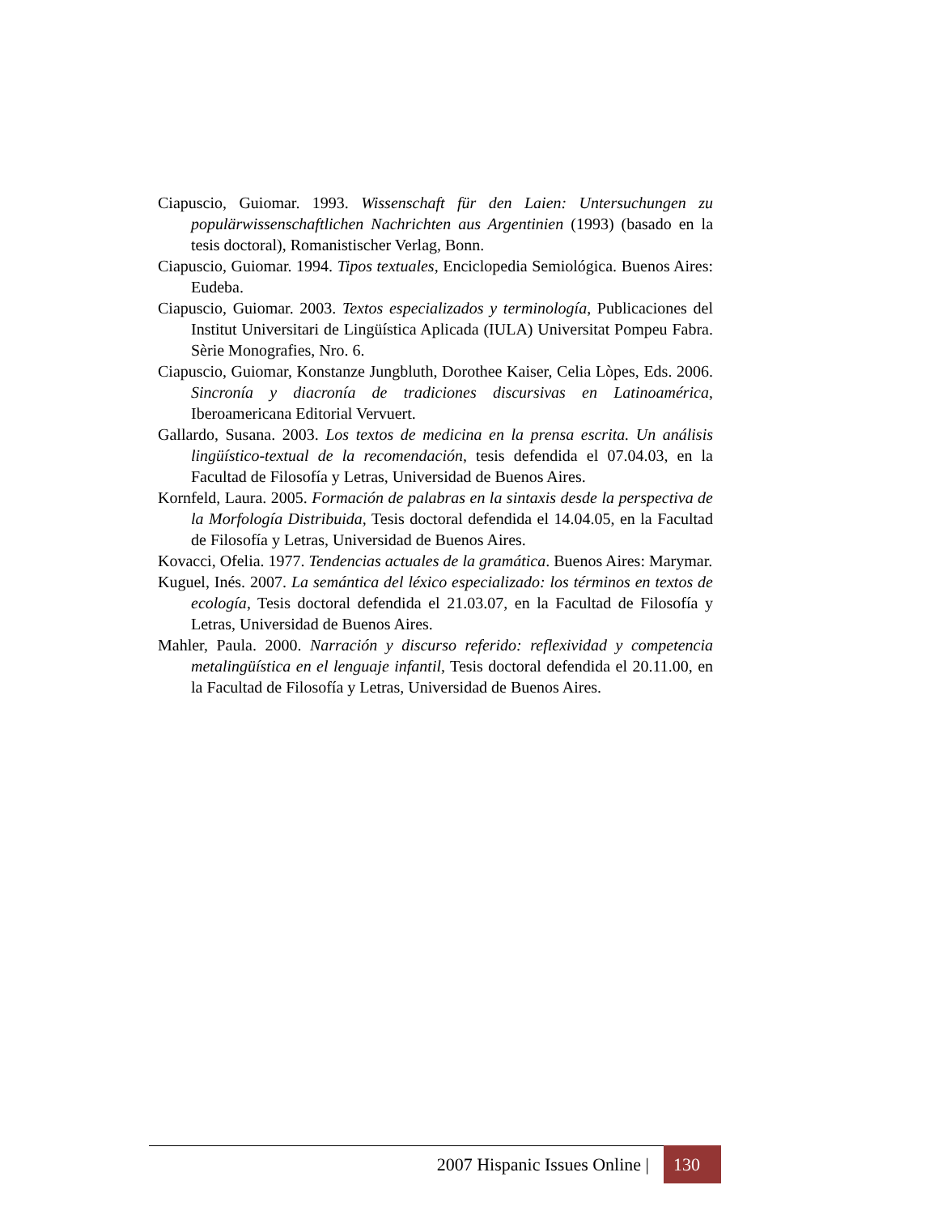Ciapuscio, Guiomar. 1993. Wissenschaft für den Laien: Untersuchungen zu populärwissenschaftlichen Nachrichten aus Argentinien (1993) (basado en la tesis doctoral), Romanistischer Verlag, Bonn.
Ciapuscio, Guiomar. 1994. Tipos textuales, Enciclopedia Semiológica. Buenos Aires: Eudeba.
Ciapuscio, Guiomar. 2003. Textos especializados y terminología, Publicaciones del Institut Universitari de Lingüística Aplicada (IULA) Universitat Pompeu Fabra. Sèrie Monografies, Nro. 6.
Ciapuscio, Guiomar, Konstanze Jungbluth, Dorothee Kaiser, Celia Lòpes, Eds. 2006. Sincronía y diacronía de tradiciones discursivas en Latinoamérica, Iberoamericana Editorial Vervuert.
Gallardo, Susana. 2003. Los textos de medicina en la prensa escrita. Un análisis lingüístico-textual de la recomendación, tesis defendida el 07.04.03, en la Facultad de Filosofía y Letras, Universidad de Buenos Aires.
Kornfeld, Laura. 2005. Formación de palabras en la sintaxis desde la perspectiva de la Morfología Distribuida, Tesis doctoral defendida el 14.04.05, en la Facultad de Filosofía y Letras, Universidad de Buenos Aires.
Kovacci, Ofelia. 1977. Tendencias actuales de la gramática. Buenos Aires: Marymar.
Kuguel, Inés. 2007. La semántica del léxico especializado: los términos en textos de ecología, Tesis doctoral defendida el 21.03.07, en la Facultad de Filosofía y Letras, Universidad de Buenos Aires.
Mahler, Paula. 2000. Narración y discurso referido: reflexividad y competencia metalingüística en el lenguaje infantil, Tesis doctoral defendida el 20.11.00, en la Facultad de Filosofía y Letras, Universidad de Buenos Aires.
2007 Hispanic Issues Online | 130